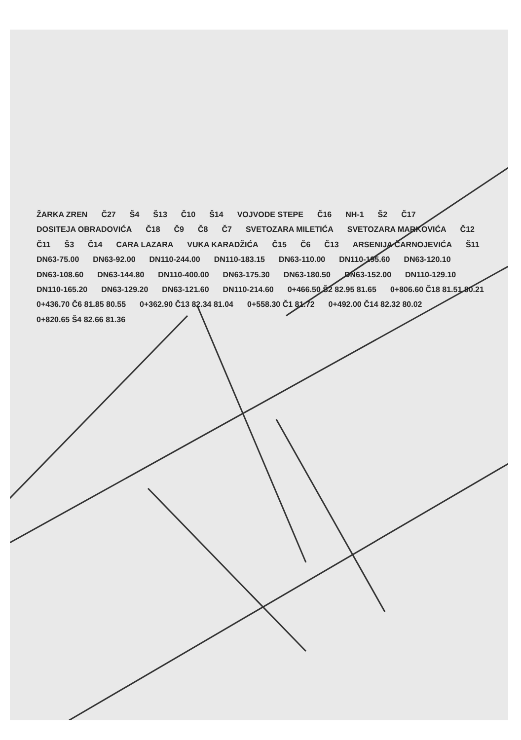ŽARKA ZREN Č27 Š4 Š13 Č10 Š14 VOJVODE STEPE Č16 NH-1 Š2 Č17 DOSITEJA OBRADOVIĆA Č18 Č9 Č8 Č7 SVETOZARA MILETIĆA SVETOZARA MARKOVIĆA Č12 Č11 Š3 Č14 CARA LAZARA VUKA KARADŽIĆA Č15 Č6 Č13 ARSENIJA ČARNOJEVIĆA Š11 DN63-75.00 DN63-92.00 DN110-244.00 DN110-183.15 DN63-110.00 DN110-195.60 DN63-120.10 DN63-108.60 DN63-144.80 DN110-400.00 DN63-175.30 DN63-180.50 DN63-152.00 DN110-129.10 DN110-165.20 DN63-129.20 DN63-121.60 DN110-214.60 0+466.50 Š2 82.95 81.65 0+806.60 Č18 81.51 80.21 0+436.70 Č6 81.85 80.55 0+362.90 Č13 82.34 81.04 0+558.30 Č1 81.72 0+492.00 Č14 82.32 80.02 0+820.65 Š4 82.66 81.36